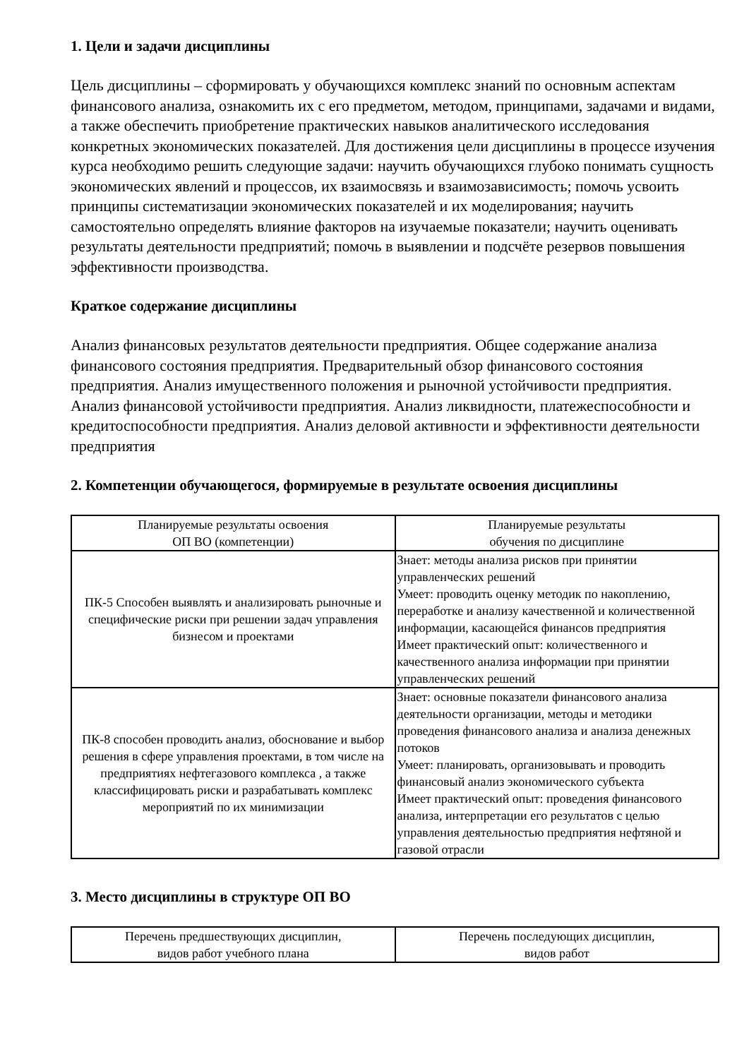1. Цели и задачи дисциплины
Цель дисциплины – сформировать у обучающихся комплекс знаний по основным аспектам финансового анализа, ознакомить их с его предметом, методом, принципами, задачами и видами, а также обеспечить приобретение практических навыков аналитического исследования конкретных экономических показателей. Для достижения цели дисциплины в процессе изучения курса необходимо решить следующие задачи: научить обучающихся глубоко понимать сущность экономических явлений и процессов, их взаимосвязь и взаимозависимость; помочь усвоить принципы систематизации экономических показателей и их моделирования; научить самостоятельно определять влияние факторов на изучаемые показатели; научить оценивать результаты деятельности предприятий; помочь в выявлении и подсчёте резервов повышения эффективности производства.
Краткое содержание дисциплины
Анализ финансовых результатов деятельности предприятия. Общее содержание анализа финансового состояния предприятия. Предварительный обзор финансового состояния предприятия. Анализ имущественного положения и рыночной устойчивости предприятия. Анализ финансовой устойчивости предприятия. Анализ ликвидности, платежеспособности и кредитоспособности предприятия. Анализ деловой активности и эффективности деятельности предприятия
2. Компетенции обучающегося, формируемые в результате освоения дисциплины
| Планируемые результаты освоения ОП ВО (компетенции) | Планируемые результаты обучения по дисциплине |
| --- | --- |
| ПК-5 Способен выявлять и анализировать рыночные и специфические риски при решении задач управления бизнесом и проектами | Знает: методы анализа рисков при принятии управленческих решений Умеет: проводить оценку методик по накоплению, переработке и анализу качественной и количественной информации, касающейся финансов предприятия Имеет практический опыт: количественного и качественного анализа информации при принятии управленческих решений |
| ПК-8 способен проводить анализ, обоснование и выбор решения в сфере управления проектами, в том числе на предприятиях нефтегазового комплекса , а также классифицировать риски и разрабатывать комплекс мероприятий по их минимизации | Знает: основные показатели финансового анализа деятельности организации, методы и методики проведения финансового анализа и анализа денежных потоков Умеет: планировать, организовывать и проводить финансовый анализ экономического субъекта Имеет практический опыт: проведения финансового анализа, интерпретации его результатов с целью управления деятельностью предприятия нефтяной и газовой отрасли |
3. Место дисциплины в структуре ОП ВО
| Перечень предшествующих дисциплин, видов работ учебного плана | Перечень последующих дисциплин, видов работ |
| --- | --- |